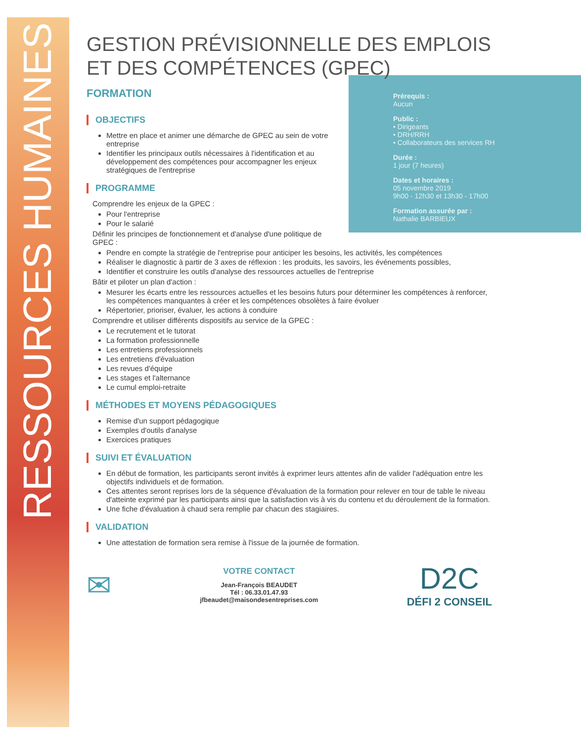RESSOURCES HUMAINES
GESTION PRÉVISIONNELLE DES EMPLOIS ET DES COMPÉTENCES (GPEC)
FORMATION
Prérequis :
Aucun
Public :
• Dirigeants
• DRH/RRH
• Collaborateurs des services RH
Durée :
1 jour (7 heures)
Dates et horaires :
05 novembre 2019
9h00 - 12h30 et 13h30 - 17h00
Formation assurée par :
Nathalie BARBIEUX
OBJECTIFS
Mettre en place et animer une démarche de GPEC au sein de votre entreprise
Identifier les principaux outils nécessaires à l'identification et au développement des compétences pour accompagner les enjeux stratégiques de l'entreprise
PROGRAMME
Comprendre les enjeux de la GPEC :
Pour l'entreprise
Pour le salarié
Définir les principes de fonctionnement et d'analyse d'une politique de GPEC :
Pendre en compte la stratégie de l'entreprise pour anticiper les besoins, les activités, les compétences
Réaliser le diagnostic à partir de 3 axes de réflexion : les produits, les savoirs, les événements possibles,
Identifier et construire les outils d'analyse des ressources actuelles de l'entreprise
Bâtir et piloter un plan d'action :
Mesurer les écarts entre les ressources actuelles et les besoins futurs pour déterminer les compétences à renforcer, les compétences manquantes à créer et les compétences obsolètes à faire évoluer
Répertorier, prioriser, évaluer, les actions à conduire
Comprendre et utiliser différents dispositifs au service de la GPEC :
Le recrutement et le tutorat
La formation professionnelle
Les entretiens professionnels
Les entretiens d'évaluation
Les revues d'équipe
Les stages et l'alternance
Le cumul emploi-retraite
MÉTHODES ET MOYENS PÉDAGOGIQUES
Remise d'un support pédagogique
Exemples d'outils d'analyse
Exercices pratiques
SUIVI ET ÉVALUATION
En début de formation, les participants seront invités à exprimer leurs attentes afin de valider l'adéquation entre les objectifs individuels et de formation.
Ces attentes seront reprises lors de la séquence d'évaluation de la formation pour relever en tour de table le niveau d'atteinte exprimé par les participants ainsi que la satisfaction vis à vis du contenu et du déroulement de la formation.
Une fiche d'évaluation à chaud sera remplie par chacun des stagiaires.
VALIDATION
Une attestation de formation sera remise à l'issue de la journée de formation.
✉
VOTRE CONTACT
Jean-François BEAUDET
Tél : 06.33.01.47.93
jfbeaudet@maisondesentreprises.com
D2C
DÉFI 2 CONSEIL